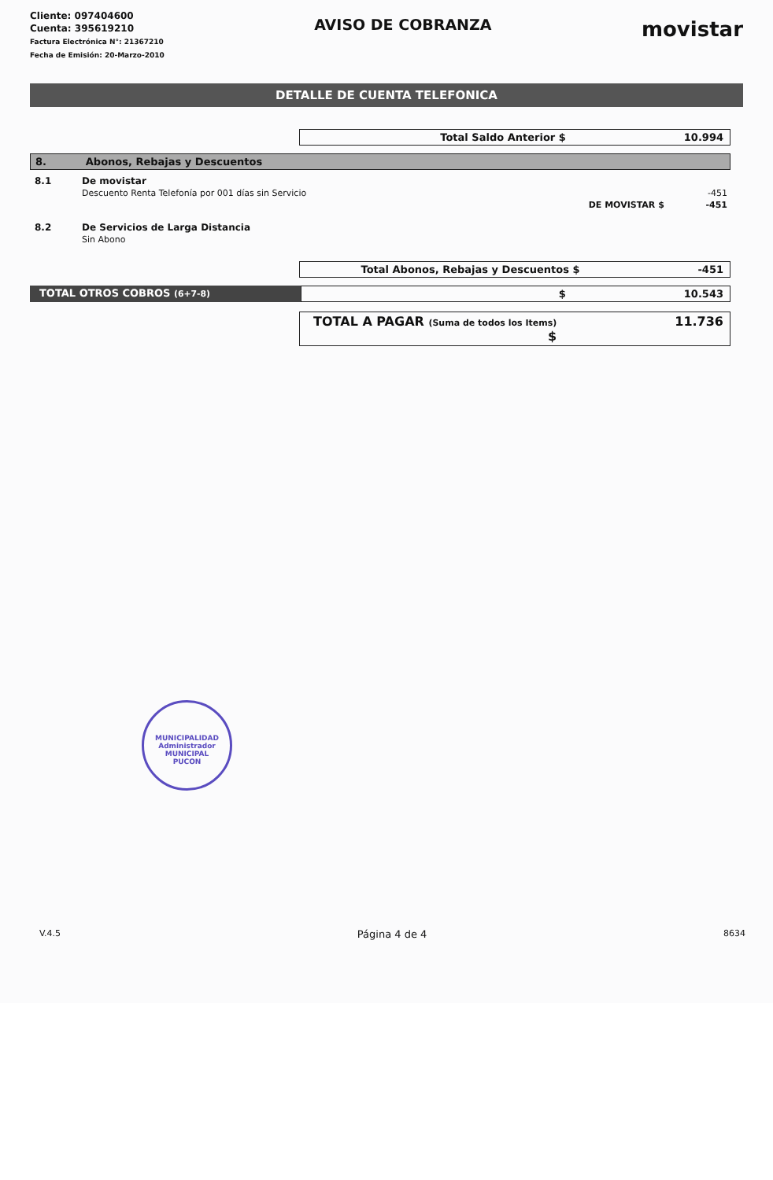Cliente: 097404600
Cuenta: 395619210
Factura Electrónica N°: 21367210
Fecha de Emisión: 20-Marzo-2010
AVISO DE COBRANZA
movistar
DETALLE DE CUENTA TELEFONICA
Total Saldo Anterior $ 10.994
8. Abonos, Rebajas y Descuentos
| 8.1 | De movistar | |
| | Descuento Renta Telefonía por 001 días sin Servicio | -451 |
| | DE MOVISTAR $ | -451 |
| 8.2 | De Servicios de Larga Distancia | |
| | Sin Abono | |
Total Abonos, Rebajas y Descuentos $ -451
TOTAL OTROS COBROS (6+7-8)
$ 10.543
TOTAL A PAGAR (Suma de todos los Items) $ 11.736
MUNICIPALIDAD
Administrador
MUNICIPAL
PUCON
V.4.5 Página 4 de 4 8634